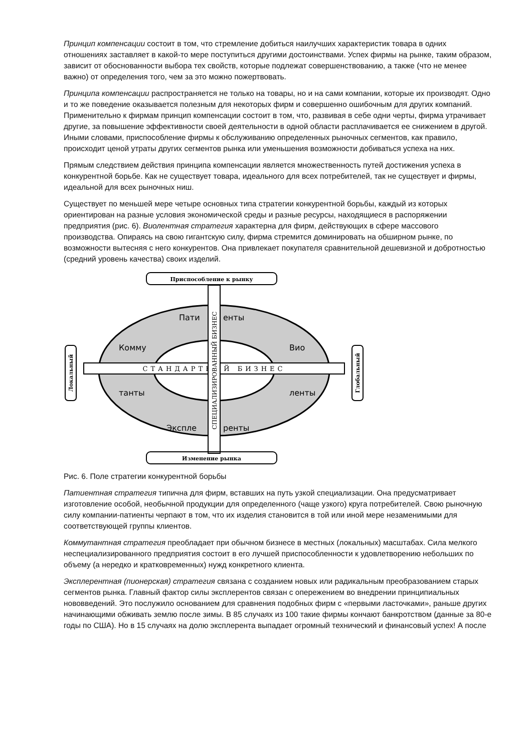Принцип компенсации состоит в том, что стремление добиться наилучших характеристик товара в одних отношениях заставляет в какой-то мере поступиться другими достоинствами. Успех фирмы на рынке, таким образом, зависит от обоснованности выбора тех свойств, которые подлежат совершенствованию, а также (что не менее важно) от определения того, чем за это можно пожертвовать.
Принципа компенсации распространяется не только на товары, но и на сами компании, которые их производят. Одно и то же поведение оказывается полезным для некоторых фирм и совершенно ошибочным для других компаний. Применительно к фирмам принцип компенсации состоит в том, что, развивая в себе одни черты, фирма утрачивает другие, за повышение эффективности своей деятельности в одной области расплачивается ее снижением в другой. Иными словами, приспособление фирмы к обслуживанию определенных рыночных сегментов, как правило, происходит ценой утраты других сегментов рынка или уменьшения возможности добиваться успеха на них.
Прямым следствием действия принципа компенсации является множественность путей достижения успеха в конкурентной борьбе. Как не существует товара, идеального для всех потребителей, так не существует и фирмы, идеальной для всех рыночных ниш.
Существует по меньшей мере четыре основных типа стратегии конкурентной борьбы, каждый из которых ориентирован на разные условия экономической среды и разные ресурсы, находящиеся в распоряжении предприятия (рис. 6). Виолентная стратегия характерна для фирм, действующих в сфере массового производства. Опираясь на свою гигантскую силу, фирма стремится доминировать на обширном рынке, по возможности вытесняя с него конкурентов. Она привлекает покупателя сравнительной дешевизной и добротностью (средний уровень качества) своих изделий.
Приспособление к рынку
СТАНДАРТНЫЙ БИЗНЕС
СПЕЦИАЛИЗИРОВАННЫЙ БИЗНЕС
Пати
енты
Вио
ленты
Комму
танты
Эксплe
ренты
Локальный
Глобальный
Изменение рынка
Рис. 6. Поле стратегии конкурентной борьбы
Патиентная стратегия типична для фирм, вставших на путь узкой специализации. Она предусматривает изготовление особой, необычной продукции для определенного (чаще узкого) круга потребителей. Свою рыночную силу компании-патиенты черпают в том, что их изделия становится в той или иной мере незаменимыми для соответствующей группы клиентов.
Коммутантная стратегия преобладает при обычном бизнесе в местных (локальных) масштабах. Сила мелкого неспециализированного предприятия состоит в его лучшей приспособленности к удовлетворению небольших по объему (а нередко и кратковременных) нужд конкретного клиента.
Эксплерентная (пионерская) стратегия связана с созданием новых или радикальным преобразованием старых сегментов рынка. Главный фактор силы эксплерентов связан с опережением во внедрении принципиальных нововведений. Это послужило основанием для сравнения подобных фирм с «первыми ласточками», раньше других начинающими обживать землю после зимы. В 85 случаях из 100 такие фирмы кончают банкротством (данные за 80-е годы по США). Но в 15 случаях на долю эксплерента выпадает огромный технический и финансовый успех! А после